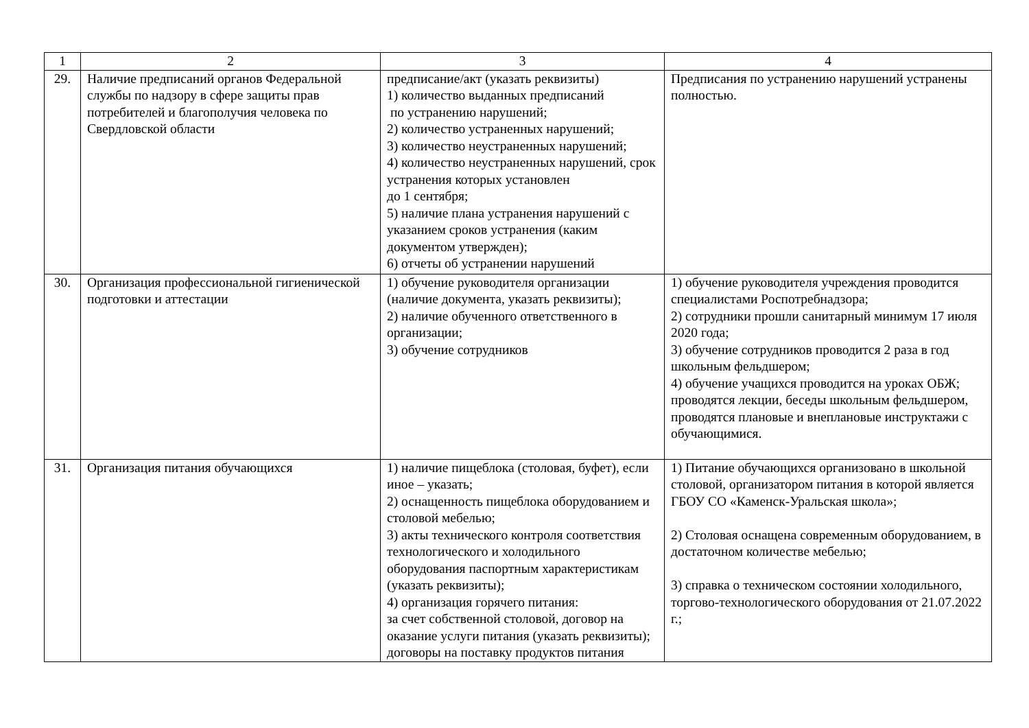| 1 | 2 | 3 | 4 |
| --- | --- | --- | --- |
| 29. | Наличие предписаний органов Федеральной службы по надзору в сфере защиты прав потребителей и благополучия человека по Свердловской области | предписание/акт (указать реквизиты) 1) количество выданных предписаний по устранению нарушений; 2) количество устраненных нарушений; 3) количество неустраненных нарушений; 4) количество неустраненных нарушений, срок устранения которых установлен до 1 сентября; 5) наличие плана устранения нарушений с указанием сроков устранения (каким документом утвержден); 6) отчеты об устранении нарушений | Предписания по устранению нарушений устранены полностью. |
| 30. | Организация профессиональной гигиенической подготовки и аттестации | 1) обучение руководителя организации (наличие документа, указать реквизиты); 2) наличие обученного ответственного в организации; 3) обучение сотрудников | 1) обучение руководителя учреждения проводится специалистами Роспотребнадзора; 2) сотрудники прошли санитарный минимум 17 июля 2020 года; 3) обучение сотрудников проводится 2 раза в год школьным фельдшером; 4) обучение учащихся проводится на уроках ОБЖ; проводятся лекции, беседы школьным фельдшером, проводятся плановые и внеплановые инструктажи с обучающимися. |
| 31. | Организация питания обучающихся | 1) наличие пищеблока (столовая, буфет), если иное – указать; 2) оснащенность пищеблока оборудованием и столовой мебелью; 3) акты технического контроля соответствия технологического и холодильного оборудования паспортным характеристикам (указать реквизиты); 4) организация горячего питания: за счет собственной столовой, договор на оказание услуги питания (указать реквизиты); договоры на поставку продуктов питания | 1) Питание обучающихся организовано в школьной столовой, организатором питания в которой является ГБОУ СО «Каменск-Уральская школа»; 2) Столовая оснащена современным оборудованием, в достаточном количестве мебелью; 3) справка о техническом состоянии холодильного, торгово-технологического оборудования от 21.07.2022 г.; |